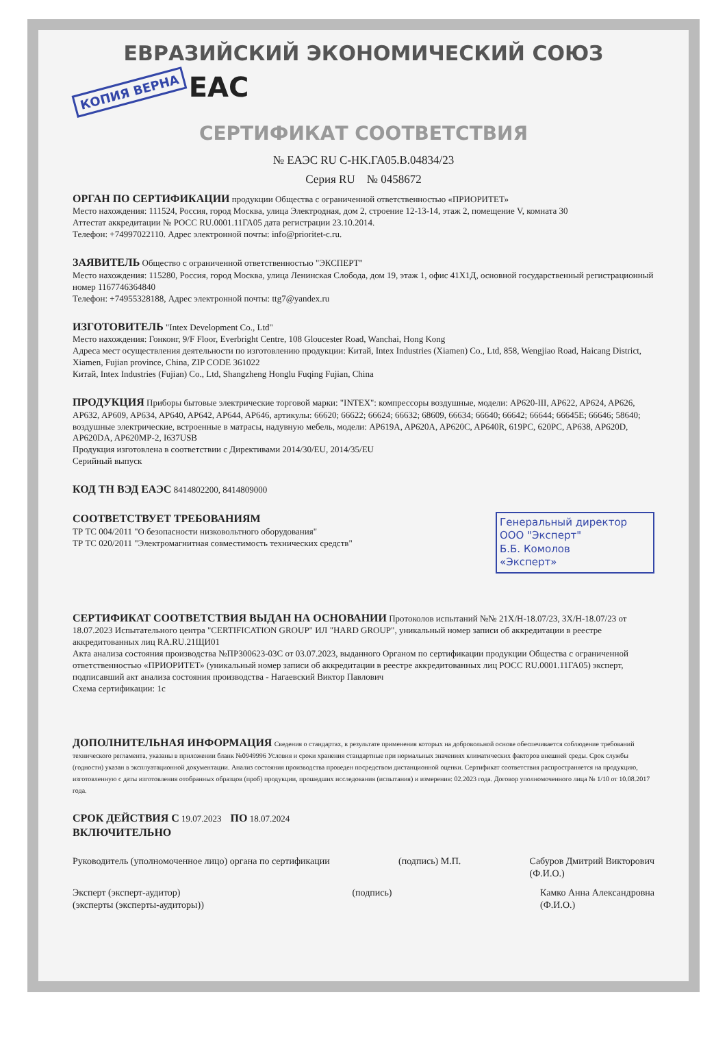ЕВРАЗИЙСКИЙ ЭКОНОМИЧЕСКИЙ СОЮЗ
КОПИЯ ВЕРНА EAC
СЕРТИФИКАТ СООТВЕТСТВИЯ
№ ЕАЭС RU C-HK.ГА05.В.04834/23
Серия RU № 0458672
ОРГАН ПО СЕРТИФИКАЦИИ продукции Общества с ограниченной ответственностью «ПРИОРИТЕТ»
Место нахождения: 111524, Россия, город Москва, улица Электродная, дом 2, строение 12-13-14, этаж 2, помещение V, комната 30
Аттестат аккредитации № РОСС RU.0001.11ГА05 дата регистрации 23.10.2014.
Телефон: +74997022110. Адрес электронной почты: info@prioritet-c.ru.
ЗАЯВИТЕЛЬ Общество с ограниченной ответственностью "ЭКСПЕРТ"
Место нахождения: 115280, Россия, город Москва, улица Ленинская Слобода, дом 19, этаж 1, офис 41Х1Д, основной государственный регистрационный номер 1167746364840
Телефон: +74955328188, Адрес электронной почты: ttg7@yandex.ru
ИЗГОТОВИТЕЛЬ "Intex Development Co., Ltd"
Место нахождения: Гонконг, 9/F Floor, Everbright Centre, 108 Gloucester Road, Wanchai, Hong Kong
Адреса мест осуществления деятельности по изготовлению продукции: Китай, Intex Industries (Xiamen) Co., Ltd, 858, Wengjiao Road, Haicang District, Xiamen, Fujian province, China, ZIP CODE 361022
Китай, Intex Industries (Fujian) Co., Ltd, Shangzheng Honglu Fuqing Fujian, China
ПРОДУКЦИЯ Приборы бытовые электрические торговой марки: "INTEX": компрессоры воздушные, модели: AP620-III, AP622, AP624, AP626, AP632, AP609, AP634, AP640, AP642, AP644, AP646, артикулы: 66620; 66622; 66624; 66632; 68609, 66634; 66640; 66642; 66644; 66645E; 66646; 58640; воздушные электрические, встроенные в матрасы, надувную мебель, модели: AP619A, AP620A, AP620C, AP640R, 619PC, 620PC, AP638, AP620D, AP620DA, AP620MP-2, I637USB
Продукция изготовлена в соответствии с Директивами 2014/30/EU, 2014/35/EU
Серийный выпуск
КОД ТН ВЭД ЕАЭС 8414802200, 8414809000
Генеральный директор
ООО "Эксперт"
Б.Б. Комолов
«Эксперт»
СООТВЕТСТВУЕТ ТРЕБОВАНИЯМ
ТР ТС 004/2011 "О безопасности низковольтного оборудования"
ТР ТС 020/2011 "Электромагнитная совместимость технических средств"
СЕРТИФИКАТ СООТВЕТСТВИЯ ВЫДАН НА ОСНОВАНИИ Протоколов испытаний №№ 21Х/Н-18.07/23, 3Х/Н-18.07/23 от 18.07.2023 Испытательного центра "CERTIFICATION GROUP" ИЛ "HARD GROUP", уникальный номер записи об аккредитации в реестре аккредитованных лиц RA.RU.21ЩИ01
Акта анализа состояния производства №ПР300623-03С от 03.07.2023, выданного Органом по сертификации продукции Общества с ограниченной ответственностью «ПРИОРИТЕТ» (уникальный номер записи об аккредитации в реестре аккредитованных лиц РОСС RU.0001.11ГА05) эксперт, подписавший акт анализа состояния производства - Нагаевский Виктор Павлович
Схема сертификации: 1с
ДОПОЛНИТЕЛЬНАЯ ИНФОРМАЦИЯ Сведения о стандартах, в результате применения которых на добровольной основе обеспечивается соблюдение требований технического регламента, указаны в приложении бланк №0949996 Условия и сроки хранения стандартные при нормальных значениях климатических факторов внешней среды. Срок службы (годности) указан в эксплуатационной документации. Анализ состояния производства проведен посредством дистанционной оценки. Сертификат соответствия распространяется на продукцию, изготовленную с даты изготовления отобранных образцов (проб) продукции, прошедших исследования (испытания) и измерения: 02.2023 года. Договор уполномоченного лица № 1/10 от 10.08.2017 года.
СРОК ДЕЙСТВИЯ С 19.07.2023 ПО 18.07.2024
ВКЛЮЧИТЕЛЬНО
Руководитель (уполномоченное лицо) органа по сертификации
(подпись) М.П. Сабуров Дмитрий Викторович
(Ф.И.О.)
Эксперт (эксперт-аудитор)
(эксперты (эксперты-аудиторы))
(подпись) Камко Анна Александровна
(Ф.И.О.)